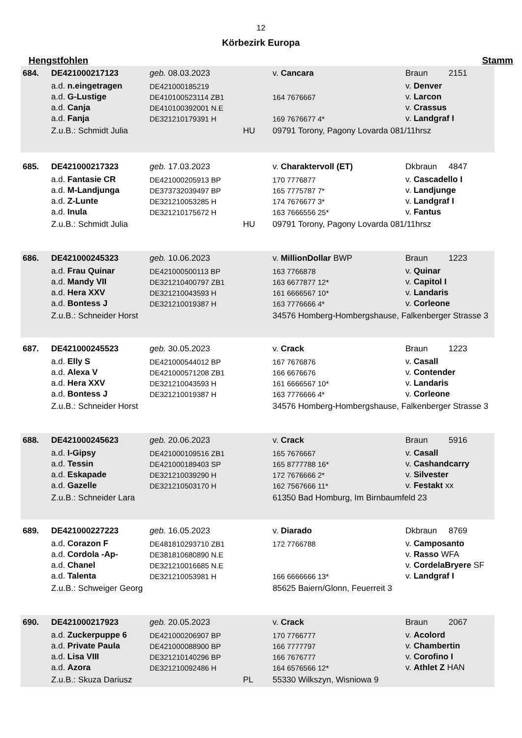12
Körbezirk Europa
Hengstfohlen Stamm
| 684. | DE421000217123 | geb. 08.03.2023 | | v. Cancara | Braun 2151 |
| | a.d. n.eingetragen | DE421000185219 | | | v. Denver |
| | a.d. G-Lustige | DE410100523114 ZB1 | | 164 7676667 | v. Larcon |
| | a.d. Canja | DE410100392001 N.E | | | v. Crassus |
| | a.d. Fanja | DE321210179391 H | | 169 7676677 4* | v. Landgraf I |
| | Z.u.B.: Schmidt Julia | | HU | 09791 Torony, Pagony Lovarda 081/11hrsz | |
| 685. | DE421000217323 | geb. 17.03.2023 | | v. Charaktervoll (ET) | Dkbraun 4847 |
| | a.d. Fantasie CR | DE421000205913 BP | | 170 7776877 | v. Cascadello I |
| | a.d. M-Landjunga | DE373732039497 BP | | 165 7775787 7* | v. Landjunge |
| | a.d. Z-Lunte | DE321210053285 H | | 174 7676677 3* | v. Landgraf I |
| | a.d. Inula | DE321210175672 H | | 163 7666556 25* | v. Fantus |
| | Z.u.B.: Schmidt Julia | | HU | 09791 Torony, Pagony Lovarda 081/11hrsz | |
| 686. | DE421000245323 | geb. 10.06.2023 | | v. MillionDollar BWP | Braun 1223 |
| | a.d. Frau Quinar | DE421000500113 BP | | 163 7766878 | v. Quinar |
| | a.d. Mandy VII | DE321210400797 ZB1 | | 163 6677877 12* | v. Capitol I |
| | a.d. Hera XXV | DE321210043593 H | | 161 6666567 10* | v. Landaris |
| | a.d. Bontess J | DE321210019387 H | | 163 7776666 4* | v. Corleone |
| | Z.u.B.: Schneider Horst | | | 34576 Homberg-Hombergshause, Falkenberger Strasse 3 | |
| 687. | DE421000245523 | geb. 30.05.2023 | | v. Crack | Braun 1223 |
| | a.d. Elly S | DE421000544012 BP | | 167 7676876 | v. Casall |
| | a.d. Alexa V | DE421000571208 ZB1 | | 166 6676676 | v. Contender |
| | a.d. Hera XXV | DE321210043593 H | | 161 6666567 10* | v. Landaris |
| | a.d. Bontess J | DE321210019387 H | | 163 7776666 4* | v. Corleone |
| | Z.u.B.: Schneider Horst | | | 34576 Homberg-Hombergshause, Falkenberger Strasse 3 | |
| 688. | DE421000245623 | geb. 20.06.2023 | | v. Crack | Braun 5916 |
| | a.d. I-Gipsy | DE421000109516 ZB1 | | 165 7676667 | v. Casall |
| | a.d. Tessin | DE421000189403 SP | | 165 8777788 16* | v. Cashandcarry |
| | a.d. Eskapade | DE321210039290 H | | 172 7676666 2* | v. Silvester |
| | a.d. Gazelle | DE321210503170 H | | 162 7567666 11* | v. Festakt xx |
| | Z.u.B.: Schneider Lara | | | 61350 Bad Homburg, Im Birnbaumfeld 23 | |
| 689. | DE421000227223 | geb. 16.05.2023 | | v. Diarado | Dkbraun 8769 |
| | a.d. Corazon F | DE481810293710 ZB1 | | 172 7766788 | v. Camposanto |
| | a.d. Cordola -Ap- | DE381810680890 N.E | | | v. Rasso WFA |
| | a.d. Chanel | DE321210016685 N.E | | | v. CordelaBryere SF |
| | a.d. Talenta | DE321210053981 H | | 166 6666666 13* | v. Landgraf I |
| | Z.u.B.: Schweiger Georg | | | 85625 Baiern/Glonn, Feuerreit 3 | |
| 690. | DE421000217923 | geb. 20.05.2023 | | v. Crack | Braun 2067 |
| | a.d. Zuckerpuppe 6 | DE421000206907 BP | | 170 7766777 | v. Acolord |
| | a.d. Private Paula | DE421000088900 BP | | 166 7777797 | v. Chambertin |
| | a.d. Lisa VIII | DE321210140296 BP | | 166 7676777 | v. Corofino I |
| | a.d. Azora | DE321210092486 H | | 164 6576566 12* | v. Athlet Z HAN |
| | Z.u.B.: Skuza Dariusz | | PL | 55330 Wilkszyn, Wisniowa 9 | |